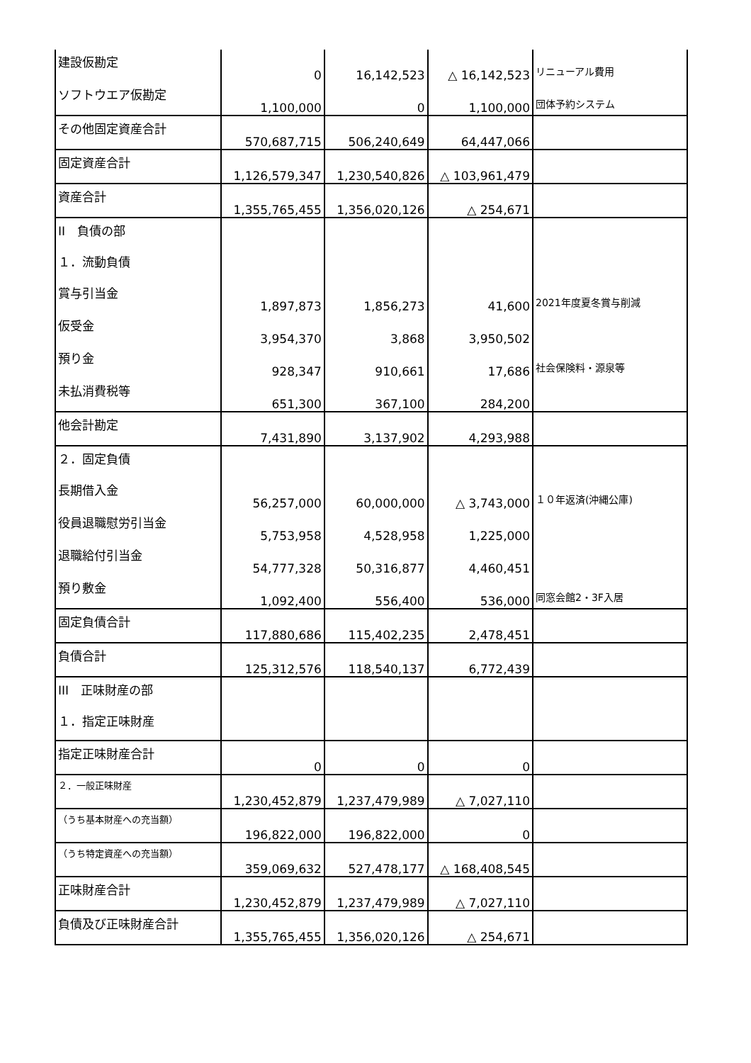| 建設仮勘定 | 0 | 16,142,523 | △ 16,142,523 | リニューアル費用 |
| ソフトウエア仮勘定 | 1,100,000 | 0 | 1,100,000 | 団体予約システム |
| その他固定資産合計 | 570,687,715 | 506,240,649 | 64,447,066 | |
| 固定資産合計 | 1,126,579,347 | 1,230,540,826 | △ 103,961,479 | |
| 資産合計 | 1,355,765,455 | 1,356,020,126 | △ 254,671 | |
| II 負債の部 | | | | |
| １．流動負債 | | | | |
| 賞与引当金 | 1,897,873 | 1,856,273 | 41,600 | 2021年度夏冬賞与削減 |
| 仮受金 | 3,954,370 | 3,868 | 3,950,502 | |
| 預り金 | 928,347 | 910,661 | 17,686 | 社会保険料・源泉等 |
| 未払消費税等 | 651,300 | 367,100 | 284,200 | |
| 他会計勘定 | 7,431,890 | 3,137,902 | 4,293,988 | |
| ２．固定負債 | | | | |
| 長期借入金 | 56,257,000 | 60,000,000 | △ 3,743,000 | １０年返済(沖縄公庫) |
| 役員退職慰労引当金 | 5,753,958 | 4,528,958 | 1,225,000 | |
| 退職給付引当金 | 54,777,328 | 50,316,877 | 4,460,451 | |
| 預り敷金 | 1,092,400 | 556,400 | 536,000 | 同窓会館2・3F入居 |
| 固定負債合計 | 117,880,686 | 115,402,235 | 2,478,451 | |
| 負債合計 | 125,312,576 | 118,540,137 | 6,772,439 | |
| III 正味財産の部 | | | | |
| １．指定正味財産 | | | | |
| 指定正味財産合計 | 0 | 0 | 0 | |
| ２．一般正味財産 | 1,230,452,879 | 1,237,479,989 | △ 7,027,110 | |
| （うち基本財産への充当額） | 196,822,000 | 196,822,000 | 0 | |
| （うち特定資産への充当額） | 359,069,632 | 527,478,177 | △ 168,408,545 | |
| 正味財産合計 | 1,230,452,879 | 1,237,479,989 | △ 7,027,110 | |
| 負債及び正味財産合計 | 1,355,765,455 | 1,356,020,126 | △ 254,671 | |